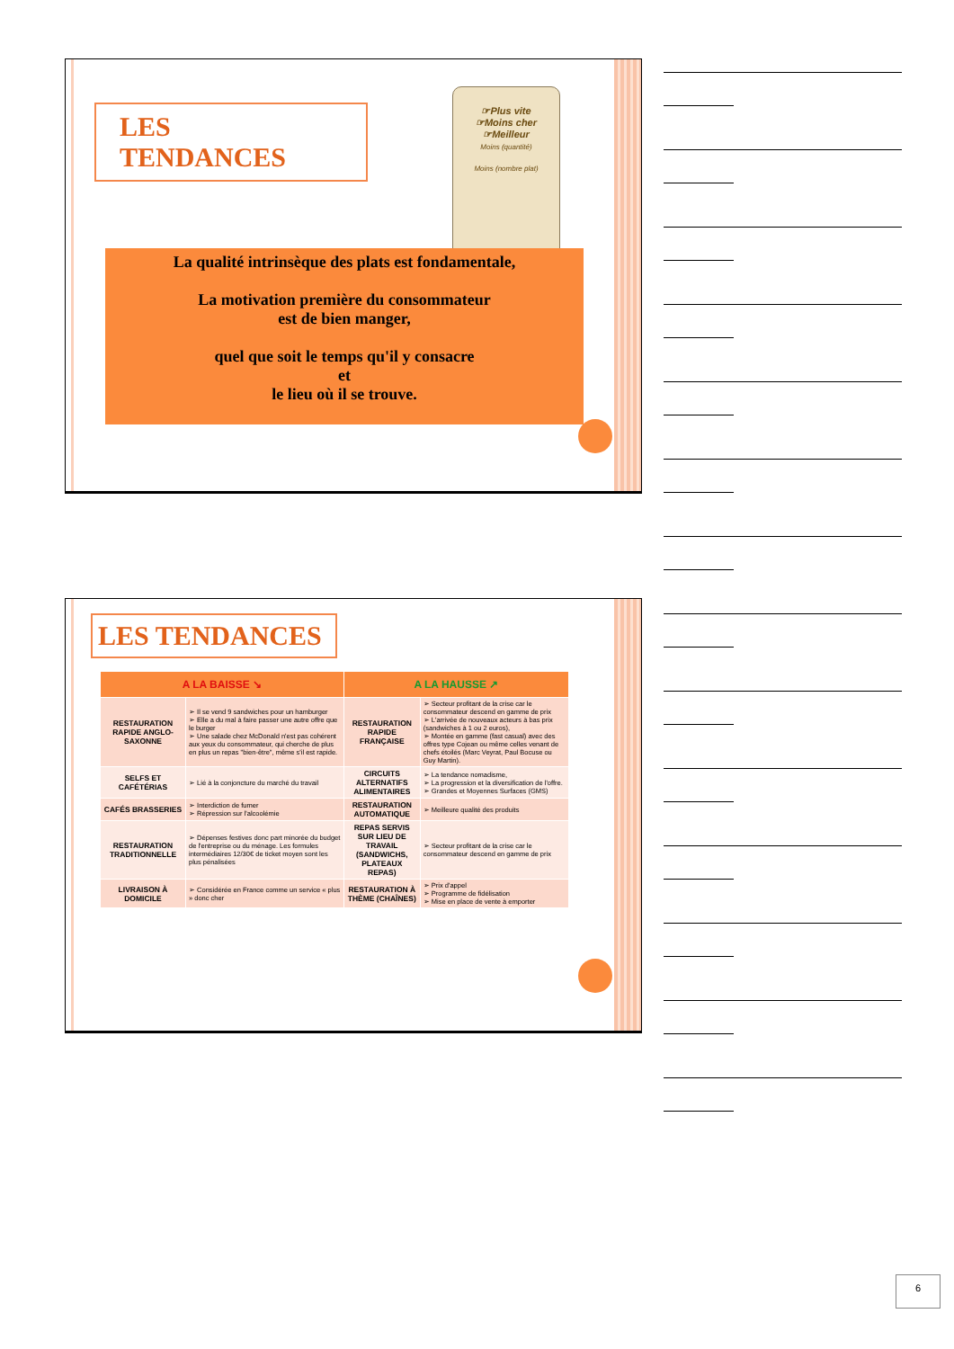LES TENDANCES
☞Plus vite
☞Moins cher
☞Meilleur
Moins (quantité)
Moins (nombre plat)
La qualité intrinsèque des plats est fondamentale,
La motivation première du consommateur
est de bien manger,
quel que soit le temps qu'il y consacre
et
le lieu où il se trouve.
LES TENDANCES
| A LA BAISSE ↘ | | A LA HAUSSE ↗ | |
| --- | --- | --- | --- |
| RESTAURATION RAPIDE ANGLO-SAXONNE | ➢ Il se vend 9 sandwiches pour un hamburger ➢ Elle a du mal à faire passer une autre offre que le burger ➢ Une salade chez McDonald n'est pas cohérent aux yeux du consommateur, qui cherche de plus en plus un repas "bien-être", même s'il est rapide. | RESTAURATION RAPIDE FRANÇAISE | ➢ Secteur profitant de la crise car le consommateur descend en gamme de prix ➢ L'arrivée de nouveaux acteurs à bas prix (sandwiches à 1 ou 2 euros), ➢ Montée en gamme (fast casual) avec des offres type Cojean ou même celles venant de chefs étoilés (Marc Veyrat, Paul Bocuse ou Guy Martin). |
| SELFS ET CAFÉTÉRIAS | ➢ Lié à la conjoncture du marché du travail | CIRCUITS ALTERNATIFS ALIMENTAIRES | ➢ La tendance nomadisme, ➢ La progression et la diversification de l'offre. ➢ Grandes et Moyennes Surfaces (GMS) |
| CAFÉS BRASSERIES | ➢ Interdiction de fumer ➢ Répression sur l'alcoolémie | RESTAURATION AUTOMATIQUE | ➢ Meilleure qualité des produits |
| RESTAURATION TRADITIONNELLE | ➢ Dépenses festives donc part minorée du budget de l'entreprise ou du ménage. Les formules intermédiaires 12/30€ de ticket moyen sont les plus pénalisées | REPAS SERVIS SUR LIEU DE TRAVAIL (SANDWICHS, PLATEAUX REPAS) | ➢ Secteur profitant de la crise car le consommateur descend en gamme de prix |
| LIVRAISON À DOMICILE | ➢ Considérée en France comme un service « plus » donc cher | RESTAURATION À THÈME (CHAÎNES) | ➢ Prix d'appel ➢ Programme de fidélisation ➢ Mise en place de vente à emporter |
6